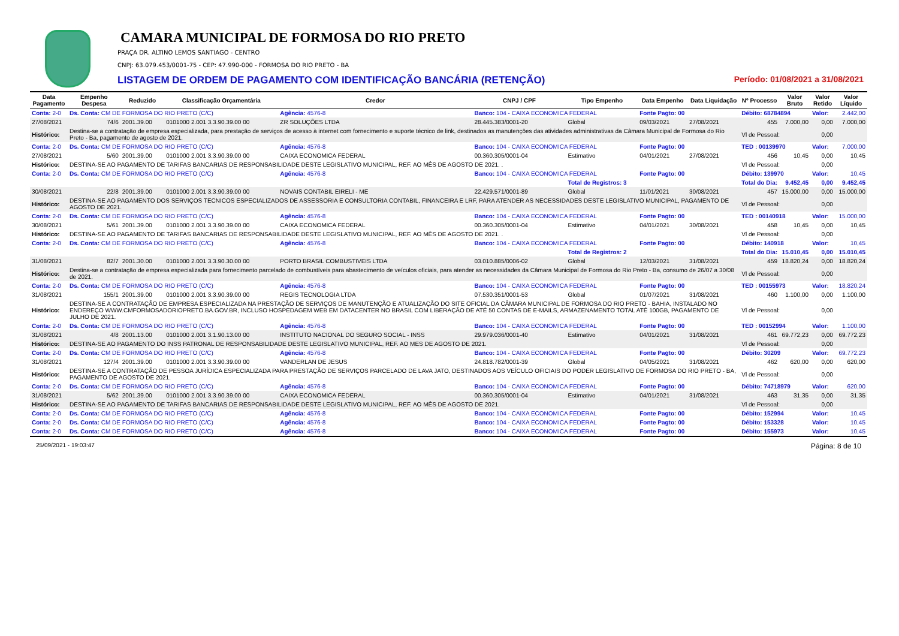CAMARA MUNICIPAL DE FORMOSA DO RIO PRETO
PRAÇA DR. ALTINO LEMOS SANTIAGO - CENTRO
CNPJ: 63.079.453/0001-75 - CEP: 47.990-000 - FORMOSA DO RIO PRETO - BA
LISTAGEM DE ORDEM DE PAGAMENTO COM IDENTIFICAÇÃO BANCÁRIA (RETENÇÃO) Período: 01/08/2021 a 31/08/2021
| Data Pagamento | Empenho Despesa | Reduzido | Classificação Orçamentária | Credor | CNPJ / CPF | Tipo Empenho | Data Empenho | Data Liquidação | Nº Processo | Valor Bruto | Valor Retido | Valor Líquido |
| --- | --- | --- | --- | --- | --- | --- | --- | --- | --- | --- | --- | --- |
| Conta: 2-0 | Ds. Conta: CM DE FORMOSA DO RIO PRETO (C/C) | | | Agência: 4576-8 | Banco: 104 - CAIXA ECONOMICA FEDERAL | | Fonte Pagto: 00 | | Débito: 68784894 | | Valor: | 2.442,00 |
| 27/08/2021 | 74/6 | 2001.39.00 | 0101000 2.001 3.3.90.39.00 00 | ZR SOLUÇÕES LTDA | 28.445.383/0001-20 | Global | 09/03/2021 | 27/08/2021 | 455 | 7.000,00 | 0,00 | 7.000,00 |
| Histórico: | Destina-se a contratação de empresa especializada, para prestação de serviços de acesso à internet com fornecimento e suporte técnico de link, destinados as manutenções das atividades administrativas da Câmara Municipal de Formosa do Rio Preto - Ba, pagamento de agosto de 2021. | | | | | | | | Vl de Pessoal: | | 0,00 | |
| Conta: 2-0 | Ds. Conta: CM DE FORMOSA DO RIO PRETO (C/C) | | | Agência: 4576-8 | Banco: 104 - CAIXA ECONOMICA FEDERAL | | Fonte Pagto: 00 | | TED : 00139970 | | Valor: | 7.000,00 |
| 27/08/2021 | 5/60 | 2001.39.00 | 0101000 2.001 3.3.90.39.00 00 | CAIXA ECONOMICA FEDERAL | 00.360.305/0001-04 | Estimativo | 04/01/2021 | 27/08/2021 | 456 | 10,45 | 0,00 | 10,45 |
| Histórico: | DESTINA-SE AO PAGAMENTO DE TARIFAS BANCARIAS DE RESPONSABILIDADE DESTE LEGISLATIVO MUNICIPAL, REF. AO MÊS DE AGOSTO DE 2021. . | | | | | | | | Vl de Pessoal: | | 0,00 | |
| Conta: 2-0 | Ds. Conta: CM DE FORMOSA DO RIO PRETO (C/C) | | | Agência: 4576-8 | Banco: 104 - CAIXA ECONOMICA FEDERAL | | Fonte Pagto: 00 | | Débito: 139970 | | Valor: | 10,45 |
| | | | | | | Total de Registros: 3 | | | Total do Dia: | 9.452,45 | 0,00 | 9.452,45 |
| 30/08/2021 | 22/8 | 2001.39.00 | 0101000 2.001 3.3.90.39.00 00 | NOVAIS CONTABIL EIRELI - ME | 22.429.571/0001-89 | Global | 11/01/2021 | 30/08/2021 | 457 | 15.000,00 | 0,00 | 15.000,00 |
| Histórico: | DESTINA-SE AO PAGAMENTO DOS SERVIÇOS TECNICOS ESPECIALIZADOS DE ASSESSORIA E CONSULTORIA CONTABIL, FINANCEIRA E LRF, PARA ATENDER AS NECESSIDADES DESTE LEGISLATIVO MUNICIPAL, PAGAMENTO DE AGOSTO DE 2021. | | | | | | | | Vl de Pessoal: | | 0,00 | |
| Conta: 2-0 | Ds. Conta: CM DE FORMOSA DO RIO PRETO (C/C) | | | Agência: 4576-8 | Banco: 104 - CAIXA ECONOMICA FEDERAL | | Fonte Pagto: 00 | | TED : 00140918 | | Valor: | 15.000,00 |
| 30/08/2021 | 5/61 | 2001.39.00 | 0101000 2.001 3.3.90.39.00 00 | CAIXA ECONOMICA FEDERAL | 00.360.305/0001-04 | Estimativo | 04/01/2021 | 30/08/2021 | 458 | 10,45 | 0,00 | 10,45 |
| Histórico: | DESTINA-SE AO PAGAMENTO DE TARIFAS BANCARIAS DE RESPONSABILIDADE DESTE LEGISLATIVO MUNICIPAL, REF. AO MÊS DE AGOSTO DE 2021. . | | | | | | | | Vl de Pessoal: | | 0,00 | |
| Conta: 2-0 | Ds. Conta: CM DE FORMOSA DO RIO PRETO (C/C) | | | Agência: 4576-8 | Banco: 104 - CAIXA ECONOMICA FEDERAL | | Fonte Pagto: 00 | | Débito: 140918 | | Valor: | 10,45 |
| | | | | | | Total de Registros: 2 | | | Total do Dia: | 15.010,45 | 0,00 | 15.010,45 |
| 31/08/2021 | 82/7 | 2001.30.00 | 0101000 2.001 3.3.90.30.00 00 | PORTO BRASIL COMBUSTIVEIS LTDA | 03.010.885/0006-02 | Global | 12/03/2021 | 31/08/2021 | 459 | 18.820,24 | 0,00 | 18.820,24 |
| Histórico: | Destina-se a contratação de empresa especializada para fornecimento parcelado de combustíveis para abastecimento de veículos oficiais, para atender as necessidades da Câmara Municipal de Formosa do Rio Preto - Ba, consumo de 26/07 a 30/08 de 2021. | | | | | | | | Vl de Pessoal: | | 0,00 | |
| Conta: 2-0 | Ds. Conta: CM DE FORMOSA DO RIO PRETO (C/C) | | | Agência: 4576-8 | Banco: 104 - CAIXA ECONOMICA FEDERAL | | Fonte Pagto: 00 | | TED : 00155973 | | Valor: | 18.820,24 |
| 31/08/2021 | 155/1 | 2001.39.00 | 0101000 2.001 3.3.90.39.00 00 | REGIS TECNOLOGIA LTDA | 07.530.351/0001-53 | Global | 01/07/2021 | 31/08/2021 | 460 | 1.100,00 | 0,00 | 1.100,00 |
| Histórico: | DESTINA-SE A CONTRATAÇÃO DE EMPRESA ESPECIALIZADA NA PRESTAÇÃO DE SERVIÇOS DE MANUTENÇÃO E ATUALIZAÇÃO DO SITE OFICIAL DA CÂMARA MUNICIPAL DE FORMOSA DO RIO PRETO - BAHIA, INSTALADO NO ENDEREÇO WWW.CMFORMOSADORIOPRETO.BA.GOV.BR, INCLUSO HOSPEDAGEM WEB EM DATACENTER NO BRASIL COM LIBERAÇÃO DE ATÉ 50 CONTAS DE E-MAILS, ARMAZENAMENTO TOTAL ATÉ 100GB, PAGAMENTO DE JULHO DE 2021. | | | | | | | | Vl de Pessoal: | | 0,00 | |
| Conta: 2-0 | Ds. Conta: CM DE FORMOSA DO RIO PRETO (C/C) | | | Agência: 4576-8 | Banco: 104 - CAIXA ECONOMICA FEDERAL | | Fonte Pagto: 00 | | TED : 00152994 | | Valor: | 1.100,00 |
| 31/08/2021 | 4/8 | 2001.13.00 | 0101000 2.001 3.1.90.13.00 00 | INSTITUTO NACIONAL DO SEGURO SOCIAL - INSS | 29.979.036/0001-40 | Estimativo | 04/01/2021 | 31/08/2021 | 461 | 69.772,23 | 0,00 | 69.772,23 |
| Histórico: | DESTINA-SE AO PAGAMENTO DO INSS PATRONAL DE RESPONSABILIDADE DESTE LEGISLATIVO MUNICIPAL, REF. AO MES DE AGOSTO DE 2021. | | | | | | | | Vl de Pessoal: | | 0,00 | |
| Conta: 2-0 | Ds. Conta: CM DE FORMOSA DO RIO PRETO (C/C) | | | Agência: 4576-8 | Banco: 104 - CAIXA ECONOMICA FEDERAL | | Fonte Pagto: 00 | | Débito: 30209 | | Valor: | 69.772,23 |
| 31/08/2021 | 127/4 | 2001.39.00 | 0101000 2.001 3.3.90.39.00 00 | VANDERLAN DE JESUS | 24.818.782/0001-39 | Global | 04/05/2021 | 31/08/2021 | 462 | 620,00 | 0,00 | 620,00 |
| Histórico: | DESTINA-SE A CONTRATAÇÃO DE PESSOA JURÍDICA ESPECIALIZADA PARA PRESTAÇÃO DE SERVIÇOS PARCELADO DE LAVA JATO, DESTINADOS AOS VEÍCULO OFICIAIS DO PODER LEGISLATIVO DE FORMOSA DO RIO PRETO - BA, PAGAMENTO DE AGOSTO DE 2021. | | | | | | | | Vl de Pessoal: | | 0,00 | |
| Conta: 2-0 | Ds. Conta: CM DE FORMOSA DO RIO PRETO (C/C) | | | Agência: 4576-8 | Banco: 104 - CAIXA ECONOMICA FEDERAL | | Fonte Pagto: 00 | | Débito: 74718979 | | Valor: | 620,00 |
| 31/08/2021 | 5/62 | 2001.39.00 | 0101000 2.001 3.3.90.39.00 00 | CAIXA ECONOMICA FEDERAL | 00.360.305/0001-04 | Estimativo | 04/01/2021 | 31/08/2021 | 463 | 31,35 | 0,00 | 31,35 |
| Histórico: | DESTINA-SE AO PAGAMENTO DE TARIFAS BANCARIAS DE RESPONSABILIDADE DESTE LEGISLATIVO MUNICIPAL, REF. AO MÊS DE AGOSTO DE 2021. | | | | | | | | Vl de Pessoal: | | 0,00 | |
| Conta: 2-0 | Ds. Conta: CM DE FORMOSA DO RIO PRETO (C/C) | | | Agência: 4576-8 | Banco: 104 - CAIXA ECONOMICA FEDERAL | | Fonte Pagto: 00 | | Débito: 152994 | | Valor: | 10,45 |
| Conta: 2-0 | Ds. Conta: CM DE FORMOSA DO RIO PRETO (C/C) | | | Agência: 4576-8 | Banco: 104 - CAIXA ECONOMICA FEDERAL | | Fonte Pagto: 00 | | Débito: 153328 | | Valor: | 10,45 |
| Conta: 2-0 | Ds. Conta: CM DE FORMOSA DO RIO PRETO (C/C) | | | Agência: 4576-8 | Banco: 104 - CAIXA ECONOMICA FEDERAL | | Fonte Pagto: 00 | | Débito: 155973 | | Valor: | 10,45 |
25/09/2021 - 19:03:47 Página: 8 de 10